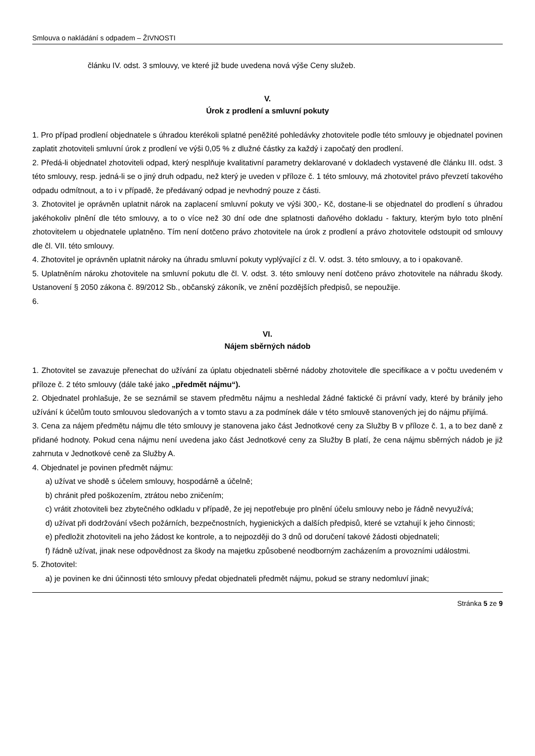Smlouva o nakládání s odpadem – ŽIVNOSTI
článku IV. odst. 3 smlouvy, ve které již bude uvedena nová výše Ceny služeb.
V.
Úrok z prodlení a smluvní pokuty
1. Pro případ prodlení objednatele s úhradou kterékoli splatné peněžité pohledávky zhotovitele podle této smlouvy je objednatel povinen zaplatit zhotoviteli smluvní úrok z prodlení ve výši 0,05 % z dlužné částky za každý i započatý den prodlení.
2. Předá-li objednatel zhotoviteli odpad, který nesplňuje kvalitativní parametry deklarované v dokladech vystavené dle článku III. odst. 3 této smlouvy, resp. jedná-li se o jiný druh odpadu, než který je uveden v příloze č. 1 této smlouvy, má zhotovitel právo převzetí takového odpadu odmítnout, a to i v případě, že předávaný odpad je nevhodný pouze z části.
3. Zhotovitel je oprávněn uplatnit nárok na zaplacení smluvní pokuty ve výši 300,- Kč, dostane-li se objednatel do prodlení s úhradou jakéhokoliv plnění dle této smlouvy, a to o více než 30 dní ode dne splatnosti daňového dokladu - faktury, kterým bylo toto plnění zhotovitelem u objednatele uplatněno. Tím není dotčeno právo zhotovitele na úrok z prodlení a právo zhotovitele odstoupit od smlouvy dle čl. VII. této smlouvy.
4. Zhotovitel je oprávněn uplatnit nároky na úhradu smluvní pokuty vyplývající z čl. V. odst. 3. této smlouvy, a to i opakovaně.
5. Uplatněním nároku zhotovitele na smluvní pokutu dle čl. V. odst. 3. této smlouvy není dotčeno právo zhotovitele na náhradu škody. Ustanovení § 2050 zákona č. 89/2012 Sb., občanský zákoník, ve znění pozdějších předpisů, se nepoužije.
6.
VI.
Nájem sběrných nádob
1. Zhotovitel se zavazuje přenechat do užívání za úplatu objednateli sběrné nádoby zhotovitele dle specifikace a v počtu uvedeném v příloze č. 2 této smlouvy (dále také jako „předmět nájmu“).
2. Objednatel prohlašuje, že se seznámil se stavem předmětu nájmu a neshledal žádné faktické či právní vady, které by bránily jeho užívání k účelům touto smlouvou sledovaných a v tomto stavu a za podmínek dále v této smlouvě stanovených jej do nájmu přijímá.
3. Cena za nájem předmětu nájmu dle této smlouvy je stanovena jako část Jednotkové ceny za Služby B v příloze č. 1, a to bez daně z přidané hodnoty. Pokud cena nájmu není uvedena jako část Jednotkové ceny za Služby B platí, že cena nájmu sběrných nádob je již zahrnuta v Jednotkové ceně za Služby A.
4. Objednatel je povinen předmět nájmu:
a) užívat ve shodě s účelem smlouvy, hospodárně a účelně;
b) chránit před poškozením, ztrátou nebo zničením;
c) vrátit zhotoviteli bez zbytečného odkladu v případě, že jej nepotřebuje pro plnění účelu smlouvy nebo je řádně nevyužívá;
d) užívat při dodržování všech požárních, bezpečnostních, hygienických a dalších předpisů, které se vztahují k jeho činnosti;
e) předložit zhotoviteli na jeho žádost ke kontrole, a to nejpozději do 3 dnů od doručení takové žádosti objednateli;
f) řádně užívat, jinak nese odpovědnost za škody na majetku způsobené neodborným zacházením a provozními událostmi.
5. Zhotovitel:
a) je povinen ke dni účinnosti této smlouvy předat objednateli předmět nájmu, pokud se strany nedomluví jinak;
Stránka 5 ze 9